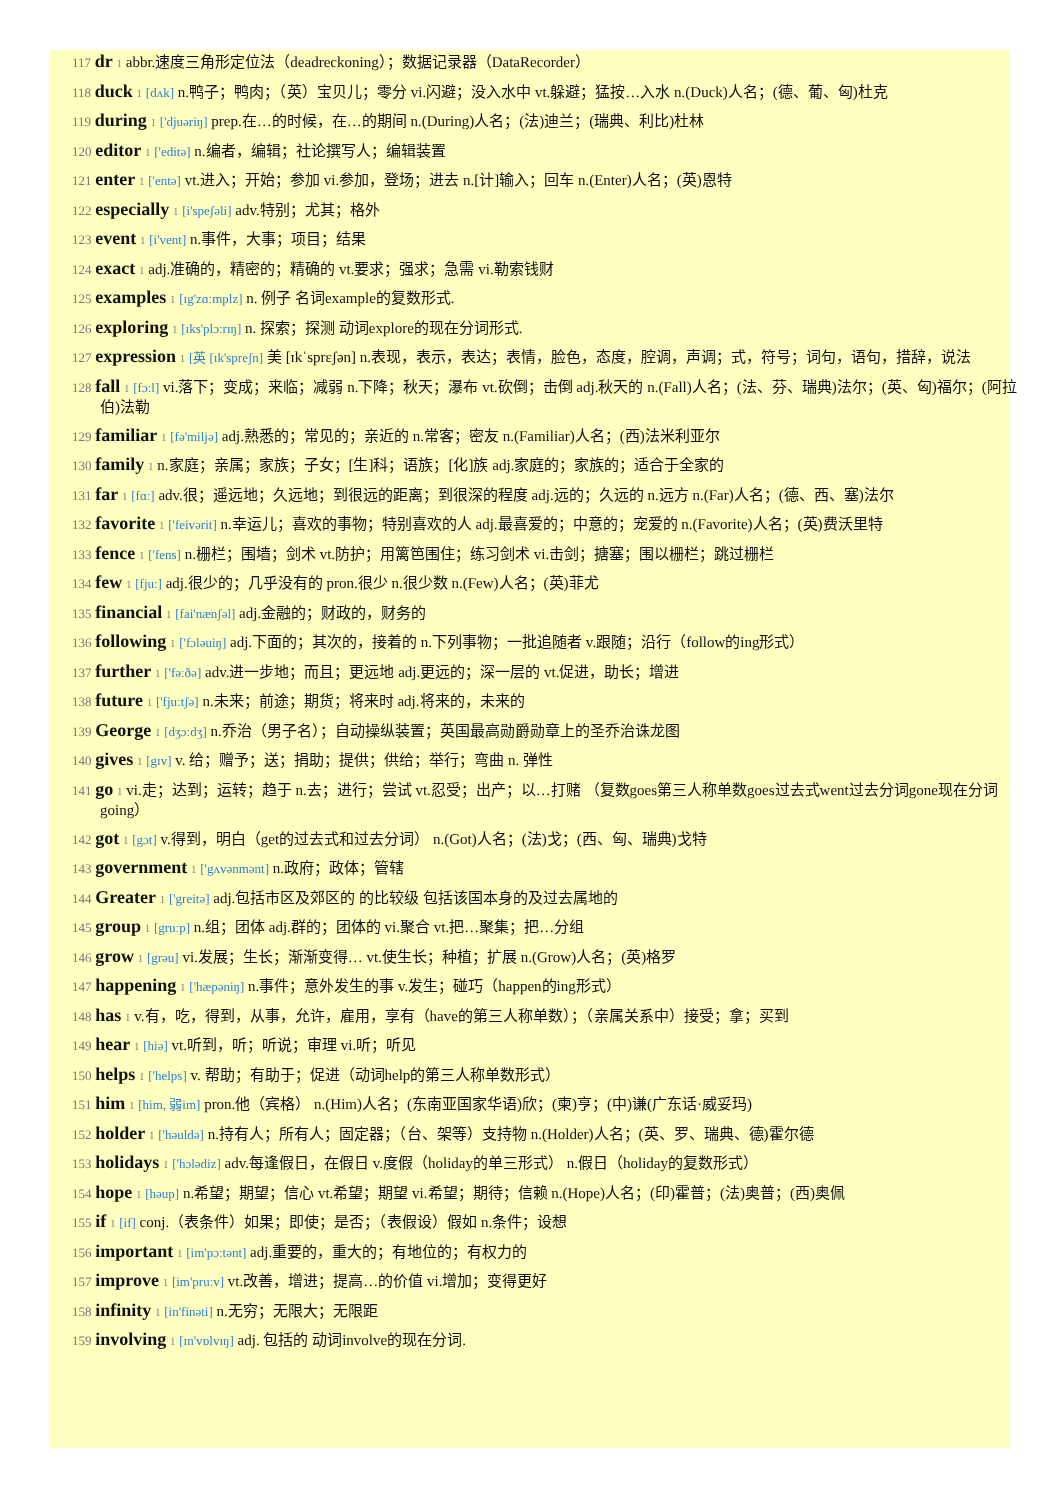117 dr 1 abbr.速度三角形定位法（deadreckoning）；数据记录器（DataRecorder）
118 duck 1 [dʌk] n.鸭子；鸭肉；（英）宝贝儿；零分 vi.闪避；没入水中 vt.躲避；猛按…入水 n.(Duck)人名；(德、葡、匈)杜克
119 during 1 ['djuəriŋ] prep.在…的时候，在…的期间 n.(During)人名；(法)迪兰；(瑞典、利比)杜林
120 editor 1 ['editə] n.编者，编辑；社论撰写人；编辑装置
121 enter 1 ['entə] vt.进入；开始；参加 vi.参加，登场；进去 n.[计]输入；回车 n.(Enter)人名；(英)恩特
122 especially 1 [i'speʃəli] adv.特别；尤其；格外
123 event 1 [i'vent] n.事件，大事；项目；结果
124 exact 1 adj.准确的，精密的；精确的 vt.要求；强求；急需 vi.勒索钱财
125 examples 1 [ɪg'zɑːmplz] n. 例子 名词example的复数形式.
126 exploring 1 [ɪks'plɔːrɪŋ] n. 探索；探测 动词explore的现在分词形式.
127 expression 1 [英 [ɪk'spreʃn] 美 [ɪkˈsprɛʃən] n.表现，表示，表达；表情，脸色，态度，腔调，声调；式，符号；词句，语句，措辞，说法
128 fall 1 [fɔːl] vi.落下；变成；来临；减弱 n.下降；秋天；瀑布 vt.砍倒；击倒 adj.秋天的 n.(Fall)人名；(法、芬、瑞典)法尔；(英、匈)福尔；(阿拉伯)法勒
129 familiar 1 [fə'miljə] adj.熟悉的；常见的；亲近的 n.常客；密友 n.(Familiar)人名；(西)法米利亚尔
130 family 1 n.家庭；亲属；家族；子女；[生]科；语族；[化]族 adj.家庭的；家族的；适合于全家的
131 far 1 [fɑː] adv.很；遥远地；久远地；到很远的距离；到很深的程度 adj.远的；久远的 n.远方 n.(Far)人名；(德、西、塞)法尔
132 favorite 1 ['feivərit] n.幸运儿；喜欢的事物；特别喜欢的人 adj.最喜爱的；中意的；宠爱的 n.(Favorite)人名；(英)费沃里特
133 fence 1 ['fens] n.栅栏；围墙；剑术 vt.防护；用篱笆围住；练习剑术 vi.击剑；搪塞；围以栅栏；跳过栅栏
134 few 1 [fjuː] adj.很少的；几乎没有的 pron.很少 n.很少数 n.(Few)人名；(英)菲尤
135 financial 1 [fai'nænʃəl] adj.金融的；财政的，财务的
136 following 1 ['fɔləuiŋ] adj.下面的；其次的，接着的 n.下列事物；一批追随者 v.跟随；沿行（follow的ing形式）
137 further 1 ['fəːðə] adv.进一步地；而且；更远地 adj.更远的；深一层的 vt.促进，助长；增进
138 future 1 ['fjuːtʃə] n.未来；前途；期货；将来时 adj.将来的，未来的
139 George 1 [dʒɔːdʒ] n.乔治（男子名）；自动操纵装置；英国最高勋爵勋章上的圣乔治诛龙图
140 gives 1 [gɪv] v. 给；赠予；送；捐助；提供；供给；举行；弯曲 n. 弹性
141 go 1 vi.走；达到；运转；趋于 n.去；进行；尝试 vt.忍受；出产；以…打赌 （复数goes第三人称单数goes过去式went过去分词gone现在分词going）
142 got 1 [gɔt] v.得到，明白（get的过去式和过去分词） n.(Got)人名；(法)戈；(西、匈、瑞典)戈特
143 government 1 ['gʌvənmənt] n.政府；政体；管辖
144 Greater 1 ['greitə] adj.包括市区及郊区的 的比较级 包括该国本身的及过去属地的
145 group 1 [gruːp] n.组；团体 adj.群的；团体的 vi.聚合 vt.把…聚集；把…分组
146 grow 1 [grəu] vi.发展；生长；渐渐变得… vt.使生长；种植；扩展 n.(Grow)人名；(英)格罗
147 happening 1 ['hæpəniŋ] n.事件；意外发生的事 v.发生；碰巧（happen的ing形式）
148 has 1 v.有，吃，得到，从事，允许，雇用，享有（have的第三人称单数）；（亲属关系中）接受；拿；买到
149 hear 1 [hiə] vt.听到，听；听说；审理 vi.听；听见
150 helps 1 ['helps] v. 帮助；有助于；促进（动词help的第三人称单数形式）
151 him 1 [him, 弱im] pron.他（宾格） n.(Him)人名；(东南亚国家华语)欣；(柬)亨；(中)谦(广东话·威妥玛)
152 holder 1 ['həuldə] n.持有人；所有人；固定器；（台、架等）支持物 n.(Holder)人名；(英、罗、瑞典、德)霍尔德
153 holidays 1 ['hɔlədiz] adv.每逢假日，在假日 v.度假（holiday的单三形式） n.假日（holiday的复数形式）
154 hope 1 [həup] n.希望；期望；信心 vt.希望；期望 vi.希望；期待；信赖 n.(Hope)人名；(印)霍普；(法)奥普；(西)奥佩
155 if 1 [if] conj.（表条件）如果；即使；是否；（表假设）假如 n.条件；设想
156 important 1 [im'pɔːtənt] adj.重要的，重大的；有地位的；有权力的
157 improve 1 [im'pruːv] vt.改善，增进；提高…的价值 vi.增加；变得更好
158 infinity 1 [in'finəti] n.无穷；无限大；无限距
159 involving 1 [ɪn'vɒlvɪŋ] adj. 包括的 动词involve的现在分词.